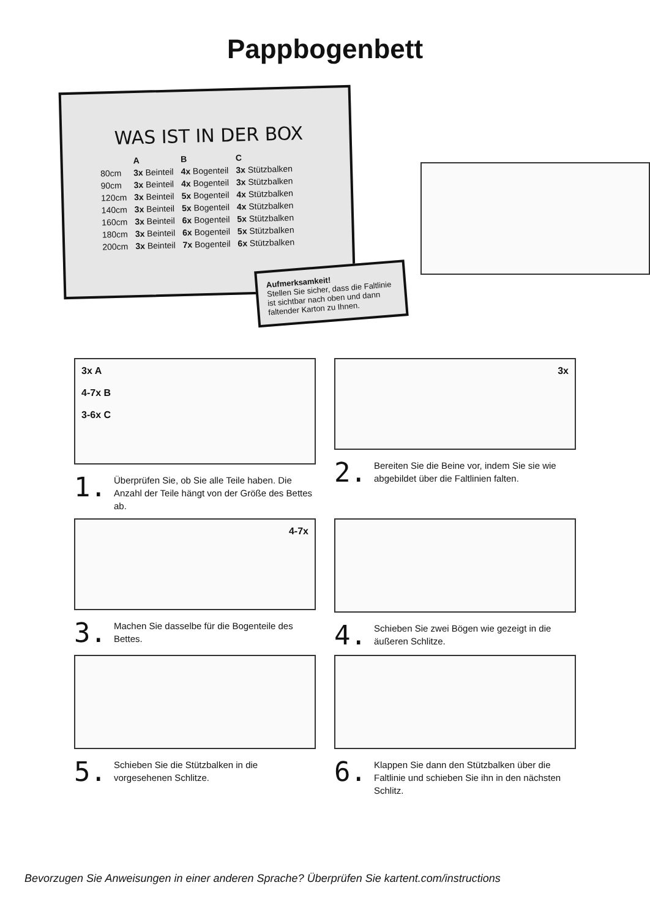Pappbogenbett
WAS IST IN DER BOX
| | A | B | C |
| --- | --- | --- | --- |
| 80cm | 3x Beinteil | 4x Bogenteil | 3x Stützbalken |
| 90cm | 3x Beinteil | 4x Bogenteil | 3x Stützbalken |
| 120cm | 3x Beinteil | 5x Bogenteil | 4x Stützbalken |
| 140cm | 3x Beinteil | 5x Bogenteil | 4x Stützbalken |
| 160cm | 3x Beinteil | 6x Bogenteil | 5x Stützbalken |
| 180cm | 3x Beinteil | 6x Bogenteil | 5x Stützbalken |
| 200cm | 3x Beinteil | 7x Bogenteil | 6x Stützbalken |
Aufmerksamkeit!
Stellen Sie sicher, dass die Faltlinie ist sichtbar nach oben und dann faltender Karton zu Ihnen.
3x A
4-7x B
3-6x C
1. Überprüfen Sie, ob Sie alle Teile haben. Die Anzahl der Teile hängt von der Größe des Bettes ab.
3x
2. Bereiten Sie die Beine vor, indem Sie sie wie abgebildet über die Faltlinien falten.
4-7x
3. Machen Sie dasselbe für die Bogenteile des Bettes.
4. Schieben Sie zwei Bögen wie gezeigt in die äußeren Schlitze.
5. Schieben Sie die Stützbalken in die vorgesehenen Schlitze.
6. Klappen Sie dann den Stützbalken über die Faltlinie und schieben Sie ihn in den nächsten Schlitz.
Bevorzugen Sie Anweisungen in einer anderen Sprache? Überprüfen Sie kartent.com/instructions